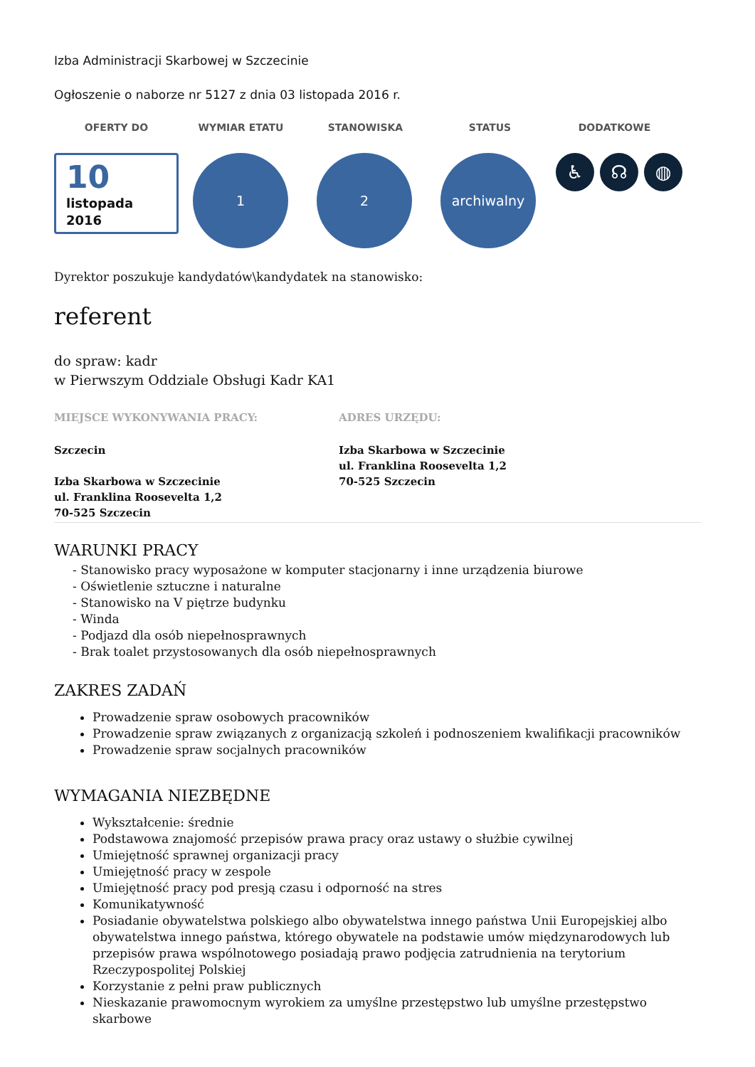Izba Administracji Skarbowej w Szczecinie
Ogłoszenie o naborze nr 5127 z dnia 03 listopada 2016 r.
OFERTY DO WYMIAR ETATU STANOWISKA STATUS DODATKOWE
10
listopada
2016
1 2 archiwalny
♿ ☊ ◍
Dyrektor poszukuje kandydatów\kandydatek na stanowisko:
referent
do spraw: kadr
w Pierwszym Oddziale Obsługi Kadr KA1
MIEJSCE WYKONYWANIA PRACY:
Szczecin
Izba Skarbowa w Szczecinie
ul. Franklina Roosevelta 1,2
70-525 Szczecin
ADRES URZĘDU:
Izba Skarbowa w Szczecinie
ul. Franklina Roosevelta 1,2
70-525 Szczecin
WARUNKI PRACY
- Stanowisko pracy wyposażone w komputer stacjonarny i inne urządzenia biurowe
- Oświetlenie sztuczne i naturalne
- Stanowisko na V piętrze budynku
- Winda
- Podjazd dla osób niepełnosprawnych
- Brak toalet przystosowanych dla osób niepełnosprawnych
ZAKRES ZADAŃ
Prowadzenie spraw osobowych pracowników
Prowadzenie spraw związanych z organizacją szkoleń i podnoszeniem kwalifikacji pracowników
Prowadzenie spraw socjalnych pracowników
WYMAGANIA NIEZBĘDNE
Wykształcenie: średnie
Podstawowa znajomość przepisów prawa pracy oraz ustawy o służbie cywilnej
Umiejętność sprawnej organizacji pracy
Umiejętność pracy w zespole
Umiejętność pracy pod presją czasu i odporność na stres
Komunikatywność
Posiadanie obywatelstwa polskiego albo obywatelstwa innego państwa Unii Europejskiej albo obywatelstwa innego państwa, którego obywatele na podstawie umów międzynarodowych lub przepisów prawa wspólnotowego posiadają prawo podjęcia zatrudnienia na terytorium Rzeczypospolitej Polskiej
Korzystanie z pełni praw publicznych
Nieskazanie prawomocnym wyrokiem za umyślne przestępstwo lub umyślne przestępstwo skarbowe